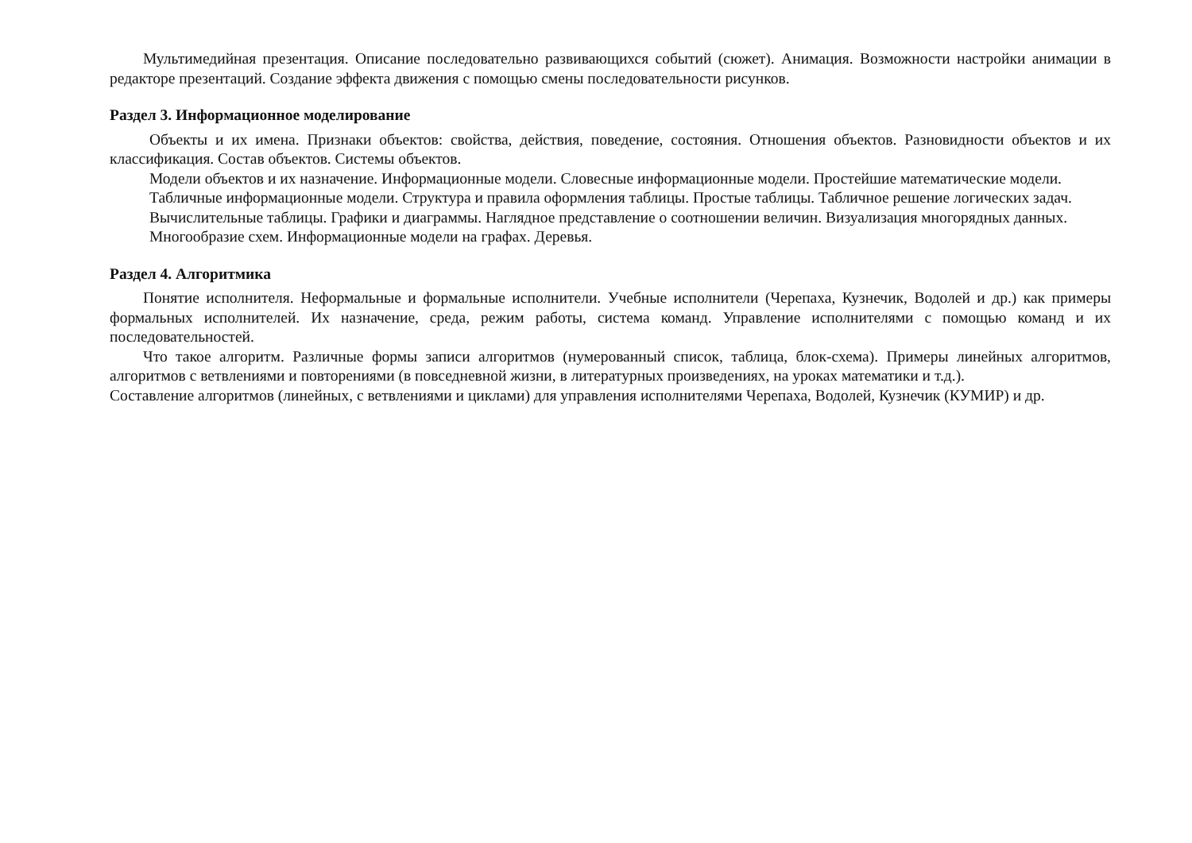Мультимедийная презентация. Описание последовательно развивающихся событий (сюжет). Анимация. Возможности настройки анимации в редакторе презентаций. Создание эффекта движения с помощью смены последовательности рисунков.
Раздел 3. Информационное моделирование
Объекты и их имена. Признаки объектов: свойства, действия, поведение, состояния. Отношения объектов. Разновидности объектов и их классификация. Состав объектов. Системы объектов.
Модели объектов и их назначение. Информационные модели. Словесные информационные модели. Простейшие математические модели.
Табличные информационные модели. Структура и правила оформления таблицы. Простые таблицы. Табличное решение логических задач.
Вычислительные таблицы. Графики и диаграммы. Наглядное представление о соотношении величин. Визуализация многорядных данных.
Многообразие схем. Информационные модели на графах. Деревья.
Раздел 4. Алгоритмика
Понятие исполнителя. Неформальные и формальные исполнители. Учебные исполнители (Черепаха, Кузнечик, Водолей и др.) как примеры формальных исполнителей. Их назначение, среда, режим работы, система команд. Управление исполнителями с помощью команд и их последовательностей.
Что такое алгоритм. Различные формы записи алгоритмов (нумерованный список, таблица, блок-схема). Примеры линейных алгоритмов, алгоритмов с ветвлениями и повторениями (в повседневной жизни, в литературных произведениях, на уроках математики и т.д.).
Составление алгоритмов (линейных, с ветвлениями и циклами) для управления исполнителями Черепаха, Водолей, Кузнечик (КУМИР) и др.